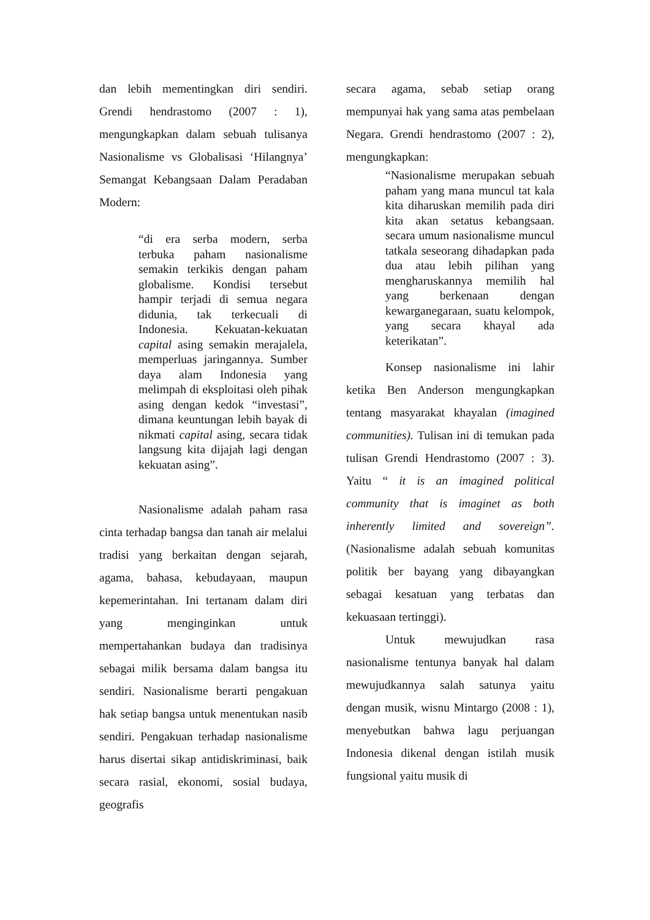dan lebih mementingkan diri sendiri. Grendi hendrastomo (2007 : 1), mengungkapkan dalam sebuah tulisanya Nasionalisme vs Globalisasi ‘Hilangnya’ Semangat Kebangsaan Dalam Peradaban Modern:
“di era serba modern, serba terbuka paham nasionalisme semakin terkikis dengan paham globalisme. Kondisi tersebut hampir terjadi di semua negara didunia, tak terkecuali di Indonesia. Kekuatan-kekuatan capital asing semakin merajalela, memperluas jaringannya. Sumber daya alam Indonesia yang melimpah di eksploitasi oleh pihak asing dengan kedok “investasi”, dimana keuntungan lebih bayak di nikmati capital asing, secara tidak langsung kita dijajah lagi dengan kekuatan asing”.
Nasionalisme adalah paham rasa cinta terhadap bangsa dan tanah air melalui tradisi yang berkaitan dengan sejarah, agama, bahasa, kebudayaan, maupun kepemerintahan. Ini tertanam dalam diri yang menginginkan untuk mempertahankan budaya dan tradisinya sebagai milik bersama dalam bangsa itu sendiri. Nasionalisme berarti pengakuan hak setiap bangsa untuk menentukan nasib sendiri. Pengakuan terhadap nasionalisme harus disertai sikap antidiskriminasi, baik secara rasial, ekonomi, sosial budaya, geografis
secara agama, sebab setiap orang mempunyai hak yang sama atas pembelaan Negara. Grendi hendrastomo (2007 : 2), mengungkapkan:
“Nasionalisme merupakan sebuah paham yang mana muncul tat kala kita diharuskan memilih pada diri kita akan setatus kebangsaan. secara umum nasionalisme muncul tatkala seseorang dihadapkan pada dua atau lebih pilihan yang mengharuskannya memilih hal yang berkenaan dengan kewarganegaraan, suatu kelompok, yang secara khayal ada keterikatan”.
Konsep nasionalisme ini lahir ketika Ben Anderson mengungkapkan tentang masyarakat khayalan (imagined communities). Tulisan ini di temukan pada tulisan Grendi Hendrastomo (2007 : 3). Yaitu “ it is an imagined political community that is imaginet as both inherently limited and sovereign”. (Nasionalisme adalah sebuah komunitas politik ber bayang yang dibayangkan sebagai kesatuan yang terbatas dan kekuasaan tertinggi).
Untuk mewujudkan rasa nasionalisme tentunya banyak hal dalam mewujudkannya salah satunya yaitu dengan musik, wisnu Mintargo (2008 : 1), menyebutkan bahwa lagu perjuangan Indonesia dikenal dengan istilah musik fungsional yaitu musik di